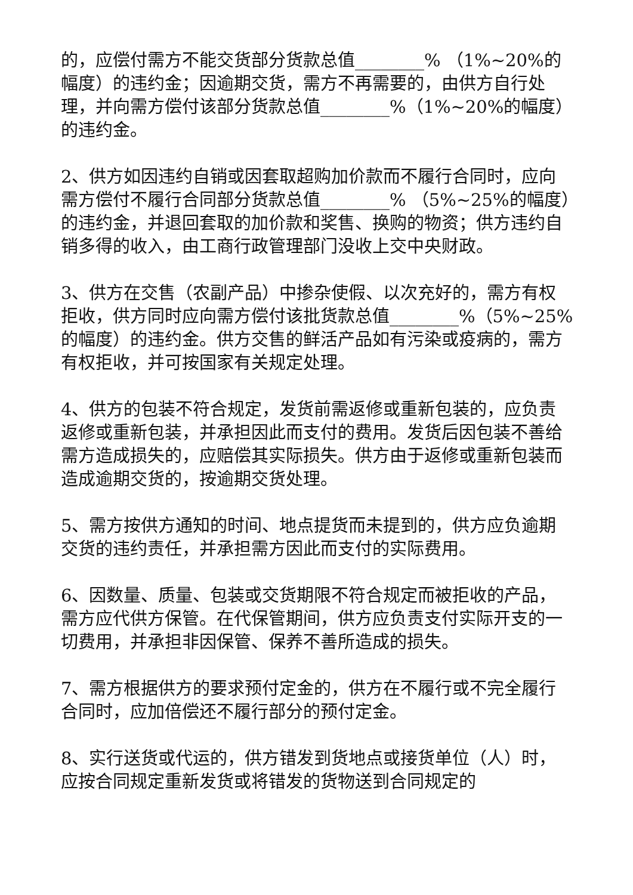的，应偿付需方不能交货部分货款总值________% （1%~20%的幅度）的违约金；因逾期交货，需方不再需要的，由供方自行处理，并向需方偿付该部分货款总值________%（1%~20%的幅度）的违约金。
2、供方如因违约自销或因套取超购加价款而不履行合同时，应向需方偿付不履行合同部分货款总值________% （5%~25%的幅度）的违约金，并退回套取的加价款和奖售、换购的物资；供方违约自销多得的收入，由工商行政管理部门没收上交中央财政。
3、供方在交售（农副产品）中掺杂使假、以次充好的，需方有权拒收，供方同时应向需方偿付该批货款总值________%（5%~25%的幅度）的违约金。供方交售的鲜活产品如有污染或疫病的，需方有权拒收，并可按国家有关规定处理。
4、供方的包装不符合规定，发货前需返修或重新包装的，应负责返修或重新包装，并承担因此而支付的费用。发货后因包装不善给需方造成损失的，应赔偿其实际损失。供方由于返修或重新包装而造成逾期交货的，按逾期交货处理。
5、需方按供方通知的时间、地点提货而未提到的，供方应负逾期交货的违约责任，并承担需方因此而支付的实际费用。
6、因数量、质量、包装或交货期限不符合规定而被拒收的产品，需方应代供方保管。在代保管期间，供方应负责支付实际开支的一切费用，并承担非因保管、保养不善所造成的损失。
7、需方根据供方的要求预付定金的，供方在不履行或不完全履行合同时，应加倍偿还不履行部分的预付定金。
8、实行送货或代运的，供方错发到货地点或接货单位（人）时，应按合同规定重新发货或将错发的货物送到合同规定的